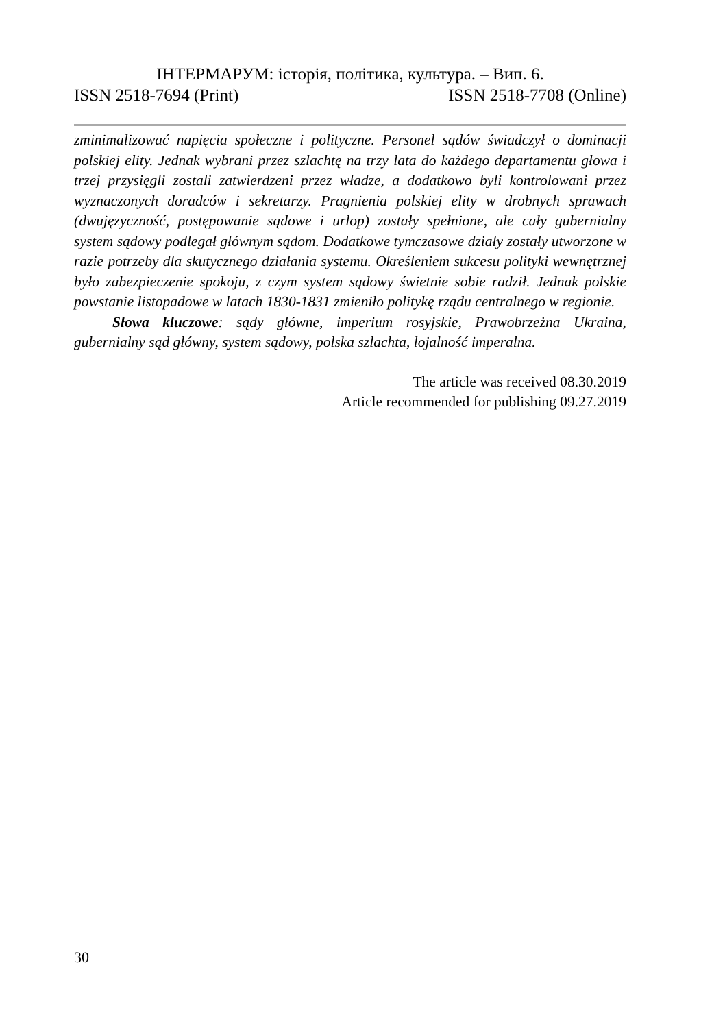ІНТЕРМАРУМ: історія, політика, культура. – Вип. 6.
ISSN 2518-7694 (Print) ISSN 2518-7708 (Online)
zminimalizować napięcia społeczne i polityczne. Personel sądów świadczył o dominacji polskiej elity. Jednak wybrani przez szlachtę na trzy lata do każdego departamentu głowa i trzej przysięgli zostali zatwierdzeni przez władze, a dodatkowo byli kontrolowani przez wyznaczonych doradców i sekretarzy. Pragnienia polskiej elity w drobnych sprawach (dwujęzyczność, postępowanie sądowe i urlop) zostały spełnione, ale cały gubernialny system sądowy podlegał głównym sądom. Dodatkowe tymczasowe działy zostały utworzone w razie potrzeby dla skutycznego działania systemu. Określeniem sukcesu polityki wewnętrznej było zabezpieczenie spokoju, z czym system sądowy świetnie sobie radził. Jednak polskie powstanie listopadowe w latach 1830-1831 zmieniło politykę rządu centralnego w regionie.
Słowa kluczowe: sądy główne, imperium rosyjskie, Prawobrzeżna Ukraina, gubernialny sąd główny, system sądowy, polska szlachta, lojalność imperalna.
The article was received 08.30.2019
Article recommended for publishing 09.27.2019
30